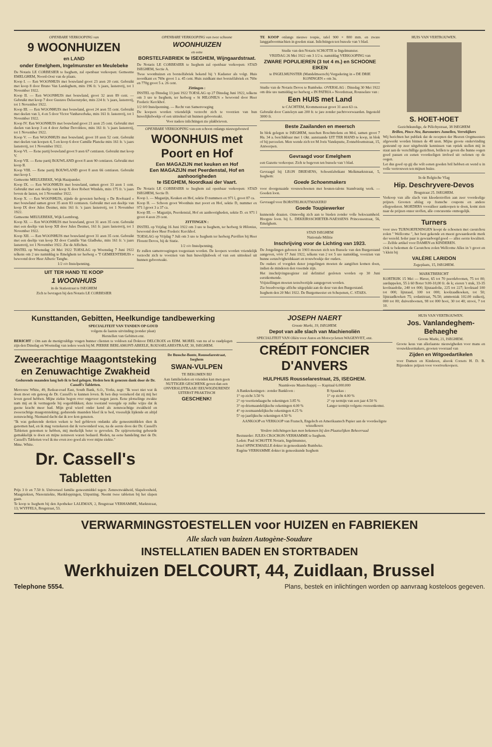OPENBARE VERKOOPING van
9 WOONHUIZEN
en LAND
onder Emelghem, Ingelmunster en Meulebeke
De Notaris LE CORBESIER te Iseghem, zal openbaar verkoopen: Gemeente EMELGHEM, Noord-Oost van de plaats.
Koop I. — Een WOONHUIS met bouwland groot 23 aren 20 cent. Gebruikt met koop 8 door Bruno Van Landeghem, mits 196 fr. 's jaars, lastenvrij, tot 1 November 1922.
Koop II. — Een WOONHUIS met bouwland, groot 32 aren 89 cent. — Gebruikt met koop 7 door Gustave Deleersnyder, mits 224 fr. 's jaars, lastenvrij, tot 1 November 1922.
Koop III. — Een WOONHUIS met bouwland, groot 24 aren 55 cent. Gebruikt met deelen van 3, 4 en 5 door Victor Vanhaverbeke, mits 161 fr. lastenvrij, tot 1 November 1922.
Koop IV. Een WOONHUIS met bouwland groot 21 aren 25 cent. Gebruikt met deelen van koop 3 en 4 door Arthur Devoldere, mits 161 fr. 's jaars lastenvrij, tot 1 November 1922.
Koop V. — Een WOONHUIS met bouwland, groot 18 aren 52 cent. Gebruikt met deelen van koopen 4, 5 en koop 6 door Camille Plancke mits 161 fr. 's jaars lastenvrij, tot 1 November 1922.
Koop VI. — Eene partij bouwland groot 9 aren 67 centiaren. Gebruikt met koop V.
Koop VII. — Eene partij BOUWLAND groot 8 aren 90 centiaren. Gebruikt met koop II.
Koop VIII. — Eene partij BOUWLAND groot 8 aren 66 centiaren. Gebruikt met koop I.
Gemeente MEULEBEKE, Wijk Haaipander.
Koop IX. — Een WOONHUIS met bouwland, samen groot 33 aren 1 cent. Gebruikt met een deeltje van koop X door Robert Windels, mits 175 fr. 's jaars boven de lasten, tot 1 November 1922.
Koop X. — Een WOONHUIS, zijnde de gewezen herberg « De Roobaard » met bouwland samen groot 35 aren 83 centiaren. Gebruikt met een deeltje van koop IX door Jules Desmet, mits 161 fr. 's jaars lastenvrij, tot 1 November 1922.
Gemeente MEULEBEKE, Wijk Leembrug.
Koop XI. — Een WOONHUIS met bouwland, groot 31 aren 35 cent. Gebruikt met een deeltje van koop XII door Jules Desmet, 161 fr. jaars lastenvrij, tot 1 November 1922.
Koop XII. — Een WOONHUIS met bouwland groot 31 aren 35 cent. Gebruikt met een deeltje van koop XI door Camille Van Gladbeke, mits 161 fr. 's jaars lastenvrij, tot 1 November 1922. Zie de Affichen.
INSTEL op Woensdag 24 Mei 1922 TOESLAG op Woensdag 7 Juni 1922 telkens om 2 ure namiddag te Emelghem ter herberg « 'T GEMEENTEHUIS » bewoond door Heer Alberic Tanghe.
1/2 o/o Instelpenning.
UIT TER HAND TE KOOP
1 WOONHUIS
in de Statiestraat te ISEGHEM
Zich te bevragen bij den Notaris LE CORBESIER
OPENBARE VERKOOPING van twee schoone
WOONHUIZEN
en eene
BORSTELFABRIEK te ISEGHEM, Wijngaardstraat.
De Notaris LE CORBESIER te Iseghem zal openbaar verkoopen: STAD ISEGHEM, Sectie A.
Twee woonhuizen en borstelfabriek bekend bij 't Kadaster als volgt. Huis noordkant ex 769e groot 1 a. 45 cent. Huis zuidkant met borstelfabriek ex 769e en 770g groot 5 a. 26 cent.
Zittingen :
INSTEL op Dinsdag 13 juni 1922 TOESLAG op 27 Dinsdag Juni 1922, telkens om 3 ure te Iseghem, ter herberg « St HILONIUS » bewoond door Heer Frederic Kerckhof.
1/2 0/0 Instelpenning. — Recht van Samenvoeging
De koopers worden vriendelijk verzocht zich te voorzien van hun huwelijksboekje of een uittreksel uit hunnen geboorteakt.
Voor nadere inlichtingen zie plakbrieven.
OPENBARE VERKOOPING van een schoon onlangs nieuwgebouwd
WOONHUIS met Poort en Hof
Een MAGAZIJN met keuken en Hof
Een MAGAZIJN met Peerdenstal, Hof en aanhoorigheden
te ISEGHEM, Noordkaai der Vaart.
De Notaris LE CORBESIER te Iseghem zal openbaar verkoopen: STAD ISEGHEM, Sectie D.
Koop 1. — Magazijn, Keuken en Hof, sektie D nummers ex 971 l, groot 87 ca.
Koop II. — Schoon groot Woonhuis met poort en Hof, sektie D, nummer ex 971 l groot 3 a 37 ca.
Koop III. — Magazijn, Peerdenstal, Hof en aanhoorigheden, sektie D. ex 971 l groot 4 aren 29 cent.
ZITTINGEN :
INSTEL op Vrijdag 16 Juni 1922 om 3 ure te Iseghem, ter herberg St Hilonius, bewoond door Heer Frederic Kerckhof.
TOESLAG op Vrijdag 7 Juli om 3 ure te Iseghem ter herberg Pavillon bij Heer Florent Devos, bij de Statie.
1/2 o/o Instelpenning.
Er zullen samenvoegingen toegestaan worden. De koopers worden vriendelijk verzocht zich te voorzien van hun huwelijksboek of van een uittreksel uit hunnen geboorteakt.
TE KOOP onlangs nieuwe toupie, tafel 900 × 800 mm. en zware langgatboormachien in goeden staat. Inlichtingen ten bureele van 't blad.
Studie van den Notaris SCHOTTE te Ingelmunster.
VRIJDAG 26 Mei 1922 om 3 1/2 u. namiddag VERKOOPING van
ZWARE POPULIEREN (3 tot 4 m.) en SCHOONE EIKEN
te INGELMUNSTER (Mandelmeersch) Vergadering in « DE DRIE KONINGEN » om 3u.
Studie van de Notaris Devos te Rumbeke. OVERSLAG : Dinsdag 30 Mei 1922 om drie ure namiddag ter herberg « IN PATRIA » Noordstraat, Rousselare van :
Een HUIS met Land
te CACHTEM, Krommestraat groot 31 aren 63 ca.
Gebruikt door Casteleyn aan 200 fr. te jare zonder pachtvoorwaarden. Ingesteld 3000 fr.
Beste Zaailanden en meersch
In blok gelegen te ISEGHEM, tusschen Boschmolens en Mol, samen groot 7 Ha. 34 a. beschikbaar met 1 Okt. aanstaande UIT TER HAND te koop, in blok of bij perceelen. Men wende zich tot M Joris Vandeputte, Zonnebloemstraat, 15, Antwerpen.
Gevraagd voor Emelghem
een Gazette verkooper. Zich te begeven ten bureele van 't blad.
Gevraagd bij LEON DRIESENS, Schoenfabrikant Melkmarktstraat, 5, Iseghem:
Goede Schoenmakers
voor doorgenaaide vrouwschoenen met houten-talons Standvastig werk. — Goeden loon.
Gevraagd voor BORSTELHOUTMAKERIJ
Goede Toupiewerker
kunnende draaien. Onnoodig zich aan te bieden zonder volle bekwaamheid. Hoogste loon. bij L. DEKEIRSSCHIETER-NAESSENS Princessestraat, 56, Emelghem.
STAD ISEGHEM
Nationale Militie
Inschrijving voor de Lichting van 1923.
De Jongelingen geboren in 1903 moeten zich ten Bureele van den Burgerstand aangeven, vóór 17 Juni 1922, telkens van 2 tot 5 ure namiddag, voorzien van hunne eenzelvigheidskaart en trouwboekje der ouders.
De ouders of voogden dezer jongelingen moeten de aangiften komen doen, indien de minderen den vreemde zijn.
Het inschrijvingsregister zal definitief gesloten worden op 30 Juni eerstkomende.
Vrijstellingen moeten terzelvertijde aangegeven worden.
Zie breedvoerige affiche uitgeplakt aan de deur van den Burgerstand.
Iseghem den 20 Mei 1922. De Burgemeester en Schepenen, C. STAES.
HUIS VAN VERTROUWEN.
S. HOET-HOET
Gezichtkundige, de Pélichystraat, 38 ISEGHEM
Brillen, Pince-Nez, Barometers Jumellen, Verrekijkers
Wij berichten het publiek dat de recepten der Heeren Oogmeesters afgewerkt worden binnen de 48 uren. Mijne groote ondervinding gesteund op zeer uitgebreide kennissen van optiek stellen mij in staat aan de verschillige gezichten, brillen te geven die hunne oogen goed passen en eenen voordeeligen invloed uit oefenen op de oogen.
Let dus goed op gij die wilt eenen goeden bril hebben en wend u in volle vertrouwen ten mijnen huize.
In de Belgische Vlag
Hip. Deschryvere-Devos
Brugstraat 25. ISEGHEM.
Verkoop van alle slach van kleederstoffen aan zeer voordeelige prijzen. Grooten afslag op fransche coupons en andere ellegoederen. MOEDERS vooralleer aankoopen te doen, komt zien naar de prijzen onzer stoffen, alle concurentie onmogelijk.
Turners
voor uwe TURNOEFENINGEN koopt de schoenen met caoutchou zolen " Wellcome ", het best gekende en meest gewaardeerde merk der wereld. Ieder paar is gewaarborgd goed — alles eerste kwaliteit. — Zelfde artikel voor DAMEN en KINDEREN.
Ook te bekomen de Caoutchou zolen Wellcome Alles in 't groot en 't klein bij
VALÈRE LARIDON
Zegeplaats, 15, ISEGHEM.
MARKTBERICHT
KORTRIJK 15 Mei — Haver, 65 tot 70 peerdeboonen, 75 tot 00; aardappelen, 55 à 60 Boter 9.00-10,00 fr. de k; eieren 't stuk, 33-35 koolzaadolie, 240 tot 000; lijnzaadolie, 225 tot 227; koolzaad 100 tot 000; lijnzaad, 100 tot 000; koolzaadkoeken, tot 50; lijnzaadkoeken 75; sodanitraat, 76.50; ammoniak 102.00 suikerij, 000 tot 00; duivenboonen, 98 tot 000 hooi, 30 tot 40; strooi, 7 tot 10.
Kunsttanden, Gebitten, Heelkundige tandbewerking
SPECIALITEIT VAN TANDEN OP GOUD
volgens de laatste uitvinding (zonder plaat)
Herstellen van Gebitten enz.
BERICHT : Om aan de menigvuldige vragen hunner clienten te voldoen zal Doktoor DELCROIX en EDM. MOREL van nu af te raadplegen zijn den Dinsdag en Woensdag van iedere week bij M. PIERRE BERLAMONT-ABEELE, ROUSSELARESTRAAT, 30, ISEGHEM.
Zweerachtige Maagontsteking en Zenuwachtige Zwakheid
Gedurende maanden lang heb ik te bed gelegen. Heden ben ik genezen dank door de Dr. Cassell's Tabletten.
Mevrouw White, 49, Redear-road East, South Bank, S.O., Yorks, zegt: "Ik weet niet wat ik doen moet om genoeg de Dr. Cassell's te kunnen loven. Ik ben diep verzekerd dat zij mij het leven gered hebben. Mijne ziekte begon over ongeveer negen jaren. Eene plotselinge zwakte nam mij en ik vermagerde bij oogenblikken; deze toestand verergde op zulke wijze dat ik geene kracht meer had. Mijn gval wierd onder kend als zenuwachtige zwakheid en zweerachtige maagontsteking; gedurende maanden bleef ik te bed, vreeselijk lijdende en altijd zenuwachtig. Niemand dacht dat ik zoo kon genezen.
"Ik was gedurende dertien weken te bed gebleven ondanks alle geneesmiddelen dien ik genomen had, en ik mag verzekeren dat ik verwonderd was, na de eerste doos der Dr. Cassell's Tabletten genomen te hebben, mij merkelijk beter te gevoelen. De spijsvertering gebeurde gemakkelijk te doen en mijne zenuwen waren bedaard. Heden, na eene handeling met de Dr. Cassell's Tabletten voel ik me even zoo goed als voor mijne ziekte."
Mme. White.
Dr. Cassell's
Tabletten
Prijs 3 fr en 7.50 fr. Universeel familie geneesmiddel tegen: Zenuwzwakheid, Slapeloosheid, Maagziekten, Nierenziekte, Hartkloppingen, Uitputting. Neemt twee tabletten bij het slapen gaan.
Te koop te Iseghem bij den Apotheker LALEMAN, 2, Brugstraat VERHAMME, Marktstraat, 13; WYFFELS, Brugstraat, 53.
De Bussche-Bonte, Rousselarestraat, Iseghem
SWAN-VULPEN
TE BEKOMEN BIJ
Aan familieleden en vrienden kan men geen NUTTIGER GESCHENK geven dan een ONVERSLIJTBAAR! EEUWIGDUREND! UITERST PRAKTISCH
GESCHENK!
JOSEPH NAERT
Groote Markt, 19, ISEGHEM.
Depot van alle slach van Machienoliën
SPECIALITEIT VAN Oliën voor Autos en Motocycletten WAGENVET, enz.
CRÉDIT FONCIER D'ANVERS
HULPHUIS Rousselarestraat, 25, ISEGHEM.
Naamlooze Maatschappij — Kapitaal 6.000.000
A Bankrekeningen : zonder Bankloon :
1° op zicht 3.50 %
2° op veertiendaagsche rekeningen 3.85 %
3° op driemaandelijksche rekeningen 4.00 %
4° op zesmaandelijksche rekeningen 4.25 %
5° op jaarlijksche rekeningen 4.50 %
B Spaarkas :
1° op zicht 4.00 %
2° op termijn van een jaar 4.50 %
Langer termijn volgens overeenkomst.
AANKOOP en VERKOOP van Fransch, Engelsch en Amerikaansch Papier aan de voordeeligste wisselkoers
Verdere inlichtingen kan men bekomen bij den Plaatselijken Beheerraad
Bestuurder: JULES CROCHON-VERHAMME te Iseghem.
Leden: Paul SCHOTTE Notaris, Ingelmunster,
Jozef SPINCEMAILLE dokter in geneeskunde Rumbeke.
Eugène VERHAMME dokter in geneeskunde Iseghem
HUIS VAN VERTROUWEN.
Jos. Vanlandeghem-Behaeghe
Groote Markt, 21, ISEGHEM.
Groote keus van allerlaatste nieuwigheden voor mans en vrouwkleermakers, grooten voorraad van
Zijden en Witgoedartikelen
voor Damen en Kinderen, alsook Corsets H. D. B. Bijzondere prijzen voor voortverkoopers.
VERWARMINGSTOESTELLEN voor HUIZEN en FABRIEKEN
Alle slach van buizen Autogène-Soudure
INSTELLATIEN BADEN EN STORTBADEN
Werkhuizen DELCOURT, 44, Zuidlaan, Brussel
Telephone 5554. Plans, bestek en inlichtingen worden op aanvraag kosteloos gegeven.